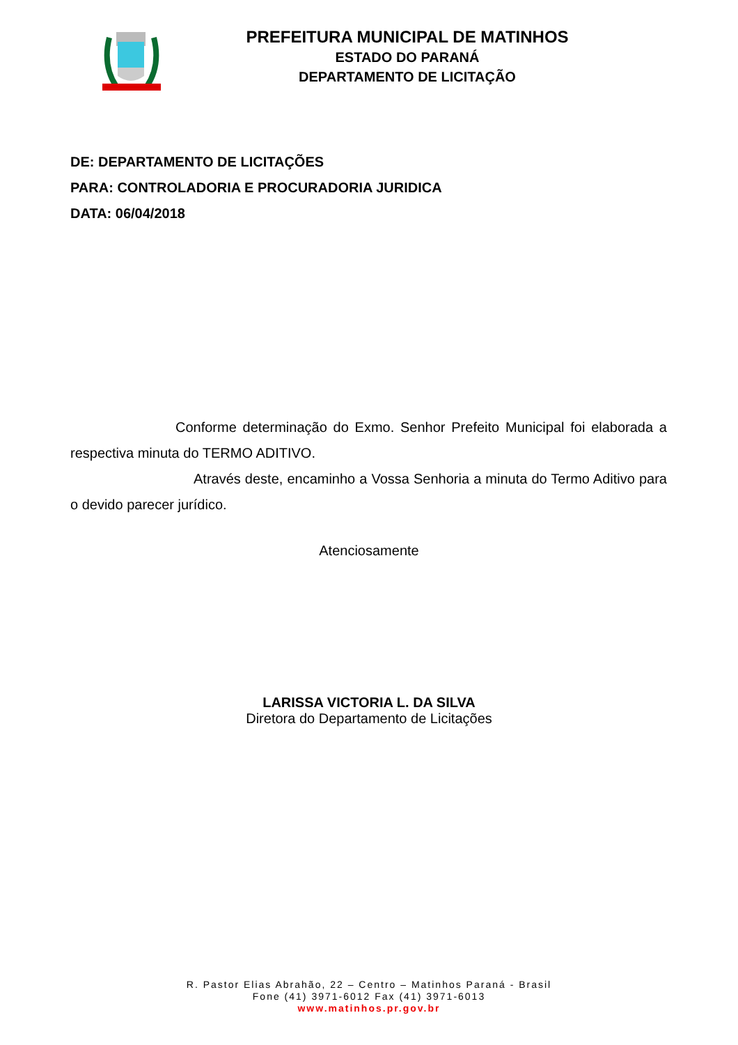PREFEITURA MUNICIPAL DE MATINHOS
ESTADO DO PARANÁ
DEPARTAMENTO DE LICITAÇÃO
DE: DEPARTAMENTO DE LICITAÇÕES
PARA: CONTROLADORIA E PROCURADORIA JURIDICA
DATA: 06/04/2018
Conforme determinação do Exmo. Senhor Prefeito Municipal foi elaborada a respectiva minuta do TERMO ADITIVO.
Através deste, encaminho a Vossa Senhoria a minuta do Termo Aditivo para o devido parecer jurídico.
Atenciosamente
LARISSA VICTORIA L. DA SILVA
Diretora do Departamento de Licitações
R. Pastor Elias Abrahão, 22 – Centro – Matinhos Paraná - Brasil
Fone (41) 3971-6012 Fax (41) 3971-6013
www.matinhos.pr.gov.br